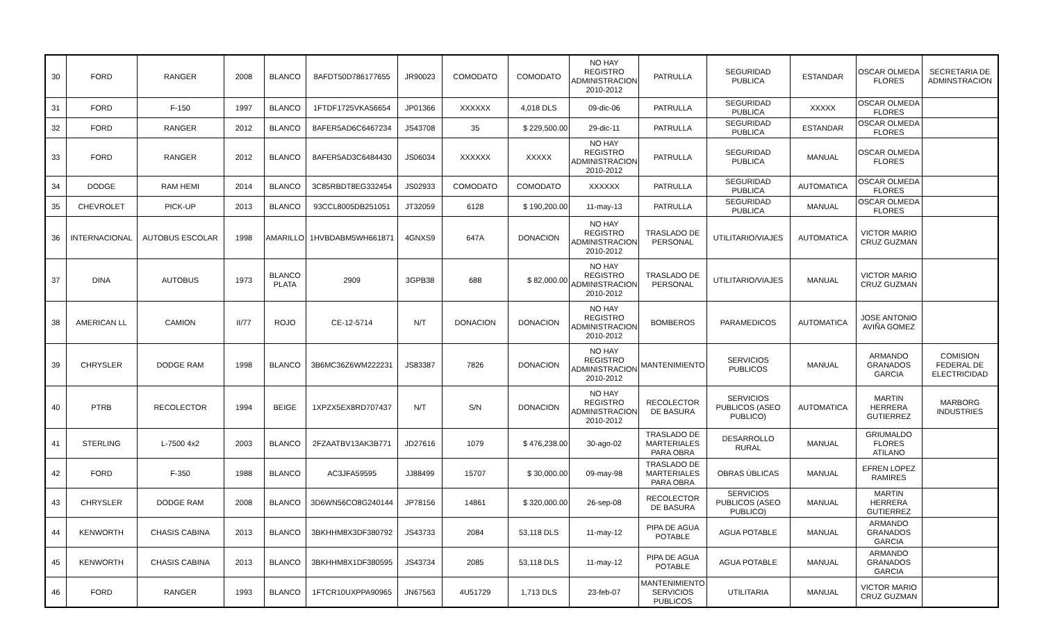| 30 | FORD | RANGER | 2008 | BLANCO | 8AFDT50D786177655 | JR90023 | COMODATO | COMODATO | NO HAY REGISTRO ADMINISTRACION 2010-2012 | PATRULLA | SEGURIDAD PUBLICA | ESTANDAR | OSCAR OLMEDA FLORES | SECRETARIA DE ADMINSTRACION |
| 31 | FORD | F-150 | 1997 | BLANCO | 1FTDF1725VKA56654 | JP01366 | XXXXXX | 4,018 DLS | 09-dic-06 | PATRULLA | SEGURIDAD PUBLICA | XXXXX | OSCAR OLMEDA FLORES | |
| 32 | FORD | RANGER | 2012 | BLANCO | 8AFER5AD6C6467234 | JS43708 | 35 | $ 229,500.00 | 29-dic-11 | PATRULLA | SEGURIDAD PUBLICA | ESTANDAR | OSCAR OLMEDA FLORES | |
| 33 | FORD | RANGER | 2012 | BLANCO | 8AFER5AD3C6484430 | JS06034 | XXXXXX | XXXXX | NO HAY REGISTRO ADMINISTRACION 2010-2012 | PATRULLA | SEGURIDAD PUBLICA | MANUAL | OSCAR OLMEDA FLORES | |
| 34 | DODGE | RAM HEMI | 2014 | BLANCO | 3C85RBDT8EG332454 | JS02933 | COMODATO | COMODATO | XXXXXX | PATRULLA | SEGURIDAD PUBLICA | AUTOMATICA | OSCAR OLMEDA FLORES | |
| 35 | CHEVROLET | PICK-UP | 2013 | BLANCO | 93CCL8005DB251051 | JT32059 | 6128 | $ 190,200.00 | 11-may-13 | PATRULLA | SEGURIDAD PUBLICA | MANUAL | OSCAR OLMEDA FLORES | |
| 36 | INTERNACIONAL | AUTOBUS ESCOLAR | 1998 | AMARILLO | 1HVBDABM5WH661871 | 4GNXS9 | 647A | DONACION | NO HAY REGISTRO ADMINISTRACION 2010-2012 | TRASLADO DE PERSONAL | UTILITARIO/VIAJES | AUTOMATICA | VICTOR MARIO CRUZ GUZMAN | |
| 37 | DINA | AUTOBUS | 1973 | BLANCO PLATA | 2909 | 3GPB38 | 688 | $ 82,000.00 | NO HAY REGISTRO ADMINISTRACION 2010-2012 | TRASLADO DE PERSONAL | UTILITARIO/VIAJES | MANUAL | VICTOR MARIO CRUZ GUZMAN | |
| 38 | AMERICAN LL | CAMION | II/77 | ROJO | CE-12-5714 | N/T | DONACION | DONACION | NO HAY REGISTRO ADMINISTRACION 2010-2012 | BOMBEROS | PARAMEDICOS | AUTOMATICA | JOSE ANTONIO AVIÑA GOMEZ | |
| 39 | CHRYSLER | DODGE RAM | 1998 | BLANCO | 3B6MC36Z6WM222231 | JS83387 | 7826 | DONACION | NO HAY REGISTRO ADMINISTRACION 2010-2012 | MANTENIMIENTO | SERVICIOS PUBLICOS | MANUAL | ARMANDO GRANADOS GARCIA | COMISION FEDERAL DE ELECTRICIDAD |
| 40 | PTRB | RECOLECTOR | 1994 | BEIGE | 1XPZX5EX8RD707437 | N/T | S/N | DONACION | NO HAY REGISTRO ADMINISTRACION 2010-2012 | RECOLECTOR DE BASURA | SERVICIOS PUBLICOS (ASEO PUBLICO) | AUTOMATICA | MARTIN HERRERA GUTIERREZ | MARBORG INDUSTRIES |
| 41 | STERLING | L-7500 4x2 | 2003 | BLANCO | 2FZAATBV13AK3B771 | JD27616 | 1079 | $ 476,238.00 | 30-ago-02 | TRASLADO DE MARTERIALES PARA OBRA | DESARROLLO RURAL | MANUAL | GRIUMALDO FLORES ATILANO | |
| 42 | FORD | F-350 | 1988 | BLANCO | AC3JFA59595 | JJ88499 | 15707 | $ 30,000.00 | 09-may-98 | TRASLADO DE MARTERIALES PARA OBRA | OBRAS ÙBLICAS | MANUAL | EFREN LOPEZ RAMIRES | |
| 43 | CHRYSLER | DODGE RAM | 2008 | BLANCO | 3D6WN56CO8G240144 | JP78156 | 14861 | $ 320,000.00 | 26-sep-08 | RECOLECTOR DE BASURA | SERVICIOS PUBLICOS (ASEO PUBLICO) | MANUAL | MARTIN HERRERA GUTIERREZ | |
| 44 | KENWORTH | CHASIS CABINA | 2013 | BLANCO | 3BKHHM8X3DF380792 | JS43733 | 2084 | 53,118 DLS | 11-may-12 | PIPA DE AGUA POTABLE | AGUA POTABLE | MANUAL | ARMANDO GRANADOS GARCIA | |
| 45 | KENWORTH | CHASIS CABINA | 2013 | BLANCO | 3BKHHM8X1DF380595 | JS43734 | 2085 | 53,118 DLS | 11-may-12 | PIPA DE AGUA POTABLE | AGUA POTABLE | MANUAL | ARMANDO GRANADOS GARCIA | |
| 46 | FORD | RANGER | 1993 | BLANCO | 1FTCR10UXPPA90965 | JN67563 | 4U51729 | 1,713 DLS | 23-feb-07 | MANTENIMIENTO SERVICIOS PUBLICOS | UTILITARIA | MANUAL | VICTOR MARIO CRUZ GUZMAN | |